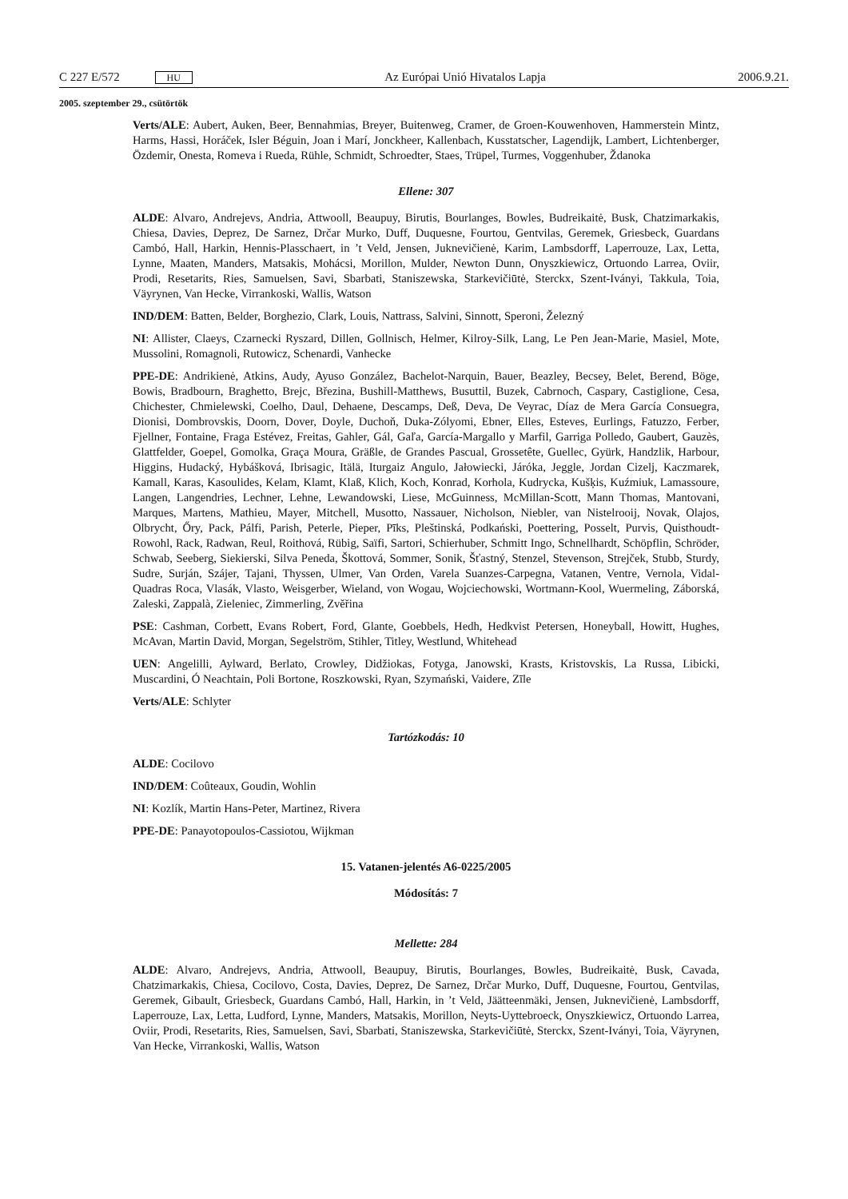C 227 E/572 HU Az Európai Unió Hivatalos Lapja 2006.9.21.
2005. szeptember 29., csütörtök
Verts/ALE: Aubert, Auken, Beer, Bennahmias, Breyer, Buitenweg, Cramer, de Groen-Kouwenhoven, Hammerstein Mintz, Harms, Hassi, Horáček, Isler Béguin, Joan i Marí, Jonckheer, Kallenbach, Kusstatscher, Lagendijk, Lambert, Lichtenberger, Özdemir, Onesta, Romeva i Rueda, Rühle, Schmidt, Schroedter, Staes, Trüpel, Turmes, Voggenhuber, Ždanoka
Ellene: 307
ALDE: Alvaro, Andrejevs, Andria, Attwooll, Beaupuy, Birutis, Bourlanges, Bowles, Budreikaitė, Busk, Chatzimarkakis, Chiesa, Davies, Deprez, De Sarnez, Drčar Murko, Duff, Duquesne, Fourtou, Gentvilas, Geremek, Griesbeck, Guardans Cambó, Hall, Harkin, Hennis-Plasschaert, in ’t Veld, Jensen, Juknevičienė, Karim, Lambsdorff, Laperrouze, Lax, Letta, Lynne, Maaten, Manders, Matsakis, Mohácsi, Morillon, Mulder, Newton Dunn, Onyszkiewicz, Ortuondo Larrea, Oviir, Prodi, Resetarits, Ries, Samuelsen, Savi, Sbarbati, Staniszewska, Starkevičiūtė, Sterckx, Szent-Iványi, Takkula, Toia, Väyrynen, Van Hecke, Virrankoski, Wallis, Watson
IND/DEM: Batten, Belder, Borghezio, Clark, Louis, Nattrass, Salvini, Sinnott, Speroni, Železný
NI: Allister, Claeys, Czarnecki Ryszard, Dillen, Gollnisch, Helmer, Kilroy-Silk, Lang, Le Pen Jean-Marie, Masiel, Mote, Mussolini, Romagnoli, Rutowicz, Schenardi, Vanhecke
PPE-DE: Andrikienė, Atkins, Audy, Ayuso González, Bachelot-Narquin, Bauer, Beazley, Becsey, Belet, Berend, Böge, Bowis, Bradbourn, Braghetto, Brejc, Březina, Bushill-Matthews, Busuttil, Buzek, Cabrnoch, Caspary, Castiglione, Cesa, Chichester, Chmielewski, Coelho, Daul, Dehaene, Descamps, Deß, Deva, De Veyrac, Díaz de Mera García Consuegra, Dionisi, Dombrovskis, Doorn, Dover, Doyle, Duchoň, Duka-Zólyomi, Ebner, Elles, Esteves, Eurlings, Fatuzzo, Ferber, Fjellner, Fontaine, Fraga Estévez, Freitas, Gahler, Gál, Gaľa, García-Margallo y Marfil, Garriga Polledo, Gaubert, Gauzès, Glattfelder, Goepel, Gomolka, Graça Moura, Gräßle, de Grandes Pascual, Grossetête, Guellec, Gyürk, Handzlik, Harbour, Higgins, Hudacký, Hybášková, Ibrisagic, Itälä, Iturgaiz Angulo, Jałowiecki, Járóka, Jeggle, Jordan Cizelj, Kaczmarek, Kamall, Karas, Kasoulides, Kelam, Klamt, Klaß, Klich, Koch, Konrad, Korhola, Kudrycka, Kušķis, Kuźmiuk, Lamassoure, Langen, Langendries, Lechner, Lehne, Lewandowski, Liese, McGuinness, McMillan-Scott, Mann Thomas, Mantovani, Marques, Martens, Mathieu, Mayer, Mitchell, Musotto, Nassauer, Nicholson, Niebler, van Nistelrooij, Novak, Olajos, Olbrycht, Őry, Pack, Pálfi, Parish, Peterle, Pieper, Pīks, Pleštinská, Podkański, Poettering, Posselt, Purvis, Quisthoudt-Rowohl, Rack, Radwan, Reul, Roithová, Rübig, Saïfi, Sartori, Schierhuber, Schmitt Ingo, Schnellhardt, Schöpflin, Schröder, Schwab, Seeberg, Siekierski, Silva Peneda, Škottová, Sommer, Sonik, Šťastný, Stenzel, Stevenson, Strejček, Stubb, Sturdy, Sudre, Surján, Szájer, Tajani, Thyssen, Ulmer, Van Orden, Varela Suanzes-Carpegna, Vatanen, Ventre, Vernola, Vidal-Quadras Roca, Vlasák, Vlasto, Weisgerber, Wieland, von Wogau, Wojciechowski, Wortmann-Kool, Wuermeling, Záborská, Zaleski, Zappalà, Zieleniec, Zimmerling, Zvěřina
PSE: Cashman, Corbett, Evans Robert, Ford, Glante, Goebbels, Hedh, Hedkvist Petersen, Honeyball, Howitt, Hughes, McAvan, Martin David, Morgan, Segelström, Stihler, Titley, Westlund, Whitehead
UEN: Angelilli, Aylward, Berlato, Crowley, Didžiokas, Fotyga, Janowski, Krasts, Kristovskis, La Russa, Libicki, Muscardini, Ó Neachtain, Poli Bortone, Roszkowski, Ryan, Szymański, Vaidere, Zīle
Verts/ALE: Schlyter
Tartózkodás: 10
ALDE: Cocilovo
IND/DEM: Coûteaux, Goudin, Wohlin
NI: Kozlík, Martin Hans-Peter, Martinez, Rivera
PPE-DE: Panayotopoulos-Cassiotou, Wijkman
15. Vatanen-jelentés A6-0225/2005
Módosítás: 7
Mellette: 284
ALDE: Alvaro, Andrejevs, Andria, Attwooll, Beaupuy, Birutis, Bourlanges, Bowles, Budreikaitė, Busk, Cavada, Chatzimarkakis, Chiesa, Cocilovo, Costa, Davies, Deprez, De Sarnez, Drčar Murko, Duff, Duquesne, Fourtou, Gentvilas, Geremek, Gibault, Griesbeck, Guardans Cambó, Hall, Harkin, in ’t Veld, Jäätteenmäki, Jensen, Juknevičienė, Lambsdorff, Laperrouze, Lax, Letta, Ludford, Lynne, Manders, Matsakis, Morillon, Neyts-Uyttebroeck, Onyszkiewicz, Ortuondo Larrea, Oviir, Prodi, Resetarits, Ries, Samuelsen, Savi, Sbarbati, Staniszewska, Starkevičiūtė, Sterckx, Szent-Iványi, Toia, Väyrynen, Van Hecke, Virrankoski, Wallis, Watson